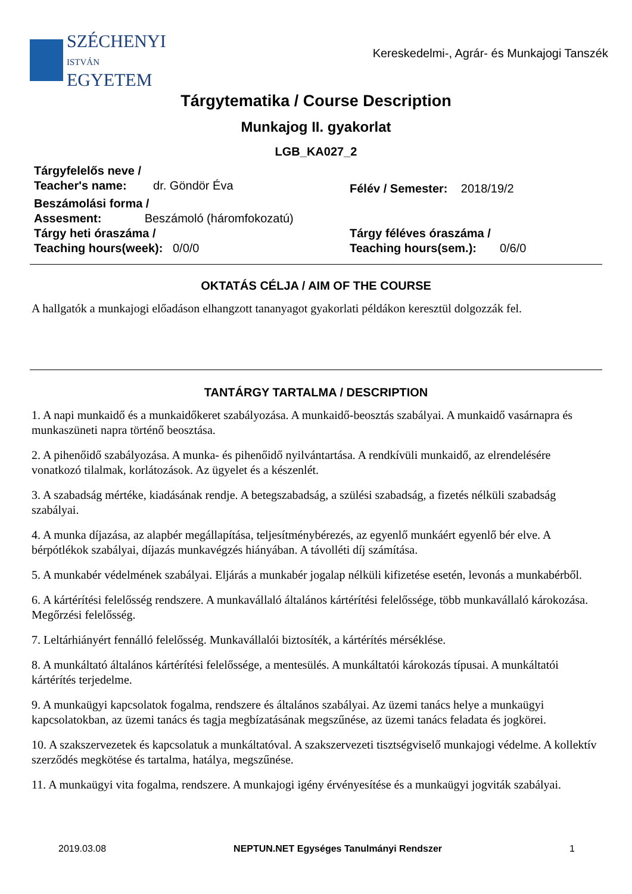SZÉCHENYI
ISTVÁN
EGYETEM
Kereskedelmi-, Agrár- és Munkajogi Tanszék
Tárgytematika / Course Description
Munkajog II. gyakorlat
LGB_KA027_2
Tárgyfelelős neve /
Teacher's name: dr. Göndör Éva
Félév / Semester: 2018/19/2
Beszámolási forma /
Assesment: Beszámoló (háromfokozatú)
Tárgy heti óraszáma /
Teaching hours(week): 0/0/0
Tárgy féléves óraszáma /
Teaching hours(sem.): 0/6/0
OKTATÁS CÉLJA / AIM OF THE COURSE
A hallgatók a munkajogi előadáson elhangzott tananyagot gyakorlati példákon keresztül dolgozzák fel.
TANTÁRGY TARTALMA / DESCRIPTION
1. A napi munkaidő és a munkaidőkeret szabályozása. A munkaidő-beosztás szabályai. A munkaidő vasárnapra és munkaszüneti napra történő beosztása.
2. A pihenőidő szabályozása. A munka- és pihenőidő nyilvántartása. A rendkívüli munkaidő, az elrendelésére vonatkozó tilalmak, korlátozások. Az ügyelet és a készenlét.
3. A szabadság mértéke, kiadásának rendje. A betegszabadság, a szülési szabadság, a fizetés nélküli szabadság szabályai.
4. A munka díjazása, az alapbér megállapítása, teljesítménybérezés, az egyenlő munkáért egyenlő bér elve. A bérpótlékok szabályai, díjazás munkavégzés hiányában. A távolléti díj számítása.
5. A munkabér védelmének szabályai. Eljárás a munkabér jogalap nélküli kifizetése esetén, levonás a munkabérből.
6. A kártérítési felelősség rendszere. A munkavállaló általános kártérítési felelőssége, több munkavállaló károkozása. Megőrzési felelősség.
7. Leltárhiányért fennálló felelősség. Munkavállalói biztosíték, a kártérítés mérséklése.
8. A munkáltató általános kártérítési felelőssége, a mentesülés. A munkáltatói károkozás típusai. A munkáltatói kártérítés terjedelme.
9. A munkaügyi kapcsolatok fogalma, rendszere és általános szabályai. Az üzemi tanács helye a munkaügyi kapcsolatokban, az üzemi tanács és tagja megbízatásának megszűnése, az üzemi tanács feladata és jogkörei.
10. A szakszervezetek és kapcsolatuk a munkáltatóval. A szakszervezeti tisztségviselő munkajogi védelme. A kollektív szerződés megkötése és tartalma, hatálya, megszűnése.
11. A munkaügyi vita fogalma, rendszere. A munkajogi igény érvényesítése és a munkaügyi jogviták szabályai.
2019.03.08 NEPTUN.NET Egységes Tanulmányi Rendszer 1